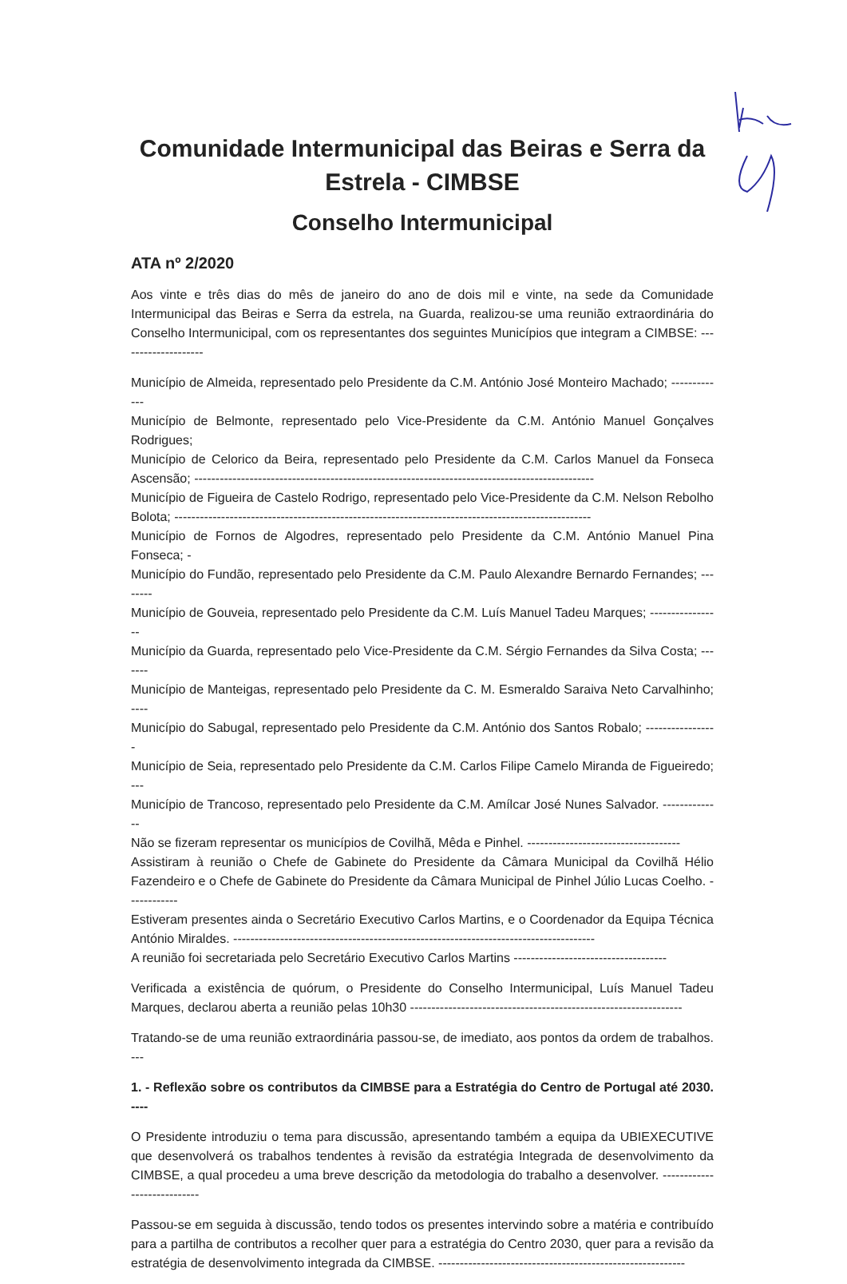Comunidade Intermunicipal das Beiras e Serra da Estrela - CIMBSE
Conselho Intermunicipal
ATA nº 2/2020
Aos vinte e três dias do mês de janeiro do ano de dois mil e vinte, na sede da Comunidade Intermunicipal das Beiras e Serra da estrela, na Guarda, realizou-se uma reunião extraordinária do Conselho Intermunicipal, com os representantes dos seguintes Municípios que integram a CIMBSE: --------------------
Município de Almeida, representado pelo Presidente da C.M. António José Monteiro Machado; -------------
Município de Belmonte, representado pelo Vice-Presidente da C.M. António Manuel Gonçalves Rodrigues;
Município de Celorico da Beira, representado pelo Presidente da C.M. Carlos Manuel da Fonseca Ascensão; ----------------------------------------------------------------------------------------------
Município de Figueira de Castelo Rodrigo, representado pelo Vice-Presidente da C.M. Nelson Rebolho Bolota; --------------------------------------------------------------------------------------------------
Município de Fornos de Algodres, representado pelo Presidente da C.M. António Manuel Pina Fonseca; -
Município do Fundão, representado pelo Presidente da C.M. Paulo Alexandre Bernardo Fernandes; --------
Município de Gouveia, representado pelo Presidente da C.M. Luís Manuel Tadeu Marques; -----------------
Município da Guarda, representado pelo Vice-Presidente da C.M. Sérgio Fernandes da Silva Costa; -------
Município de Manteigas, representado pelo Presidente da C. M. Esmeraldo Saraiva Neto Carvalhinho; ----
Município do Sabugal, representado pelo Presidente da C.M. António dos Santos Robalo; -----------------
Município de Seia, representado pelo Presidente da C.M. Carlos Filipe Camelo Miranda de Figueiredo; ---
Município de Trancoso, representado pelo Presidente da C.M. Amílcar José Nunes Salvador. --------------
Não se fizeram representar os municípios de Covilhã, Mêda e Pinhel. ------------------------------------
Assistiram à reunião o Chefe de Gabinete do Presidente da Câmara Municipal da Covilhã Hélio Fazendeiro e o Chefe de Gabinete do Presidente da Câmara Municipal de Pinhel Júlio Lucas Coelho. ------------
Estiveram presentes ainda o Secretário Executivo Carlos Martins, e o Coordenador da Equipa Técnica António Miraldes. -------------------------------------------------------------------------------------
A reunião foi secretariada pelo Secretário Executivo Carlos Martins ------------------------------------
Verificada a existência de quórum, o Presidente do Conselho Intermunicipal, Luís Manuel Tadeu Marques, declarou aberta a reunião pelas 10h30 ----------------------------------------------------------------
Tratando-se de uma reunião extraordinária passou-se, de imediato, aos pontos da ordem de trabalhos. ---
1. - Reflexão sobre os contributos da CIMBSE para a Estratégia do Centro de Portugal até 2030. ----
O Presidente introduziu o tema para discussão, apresentando também a equipa da UBIEXECUTIVE que desenvolverá os trabalhos tendentes à revisão da estratégia Integrada de desenvolvimento da CIMBSE, a qual procedeu a uma breve descrição da metodologia do trabalho a desenvolver. ----------------------------
Passou-se em seguida à discussão, tendo todos os presentes intervindo sobre a matéria e contribuído para a partilha de contributos a recolher quer para a estratégia do Centro 2030, quer para a revisão da estratégia de desenvolvimento integrada da CIMBSE. ----------------------------------------------------------